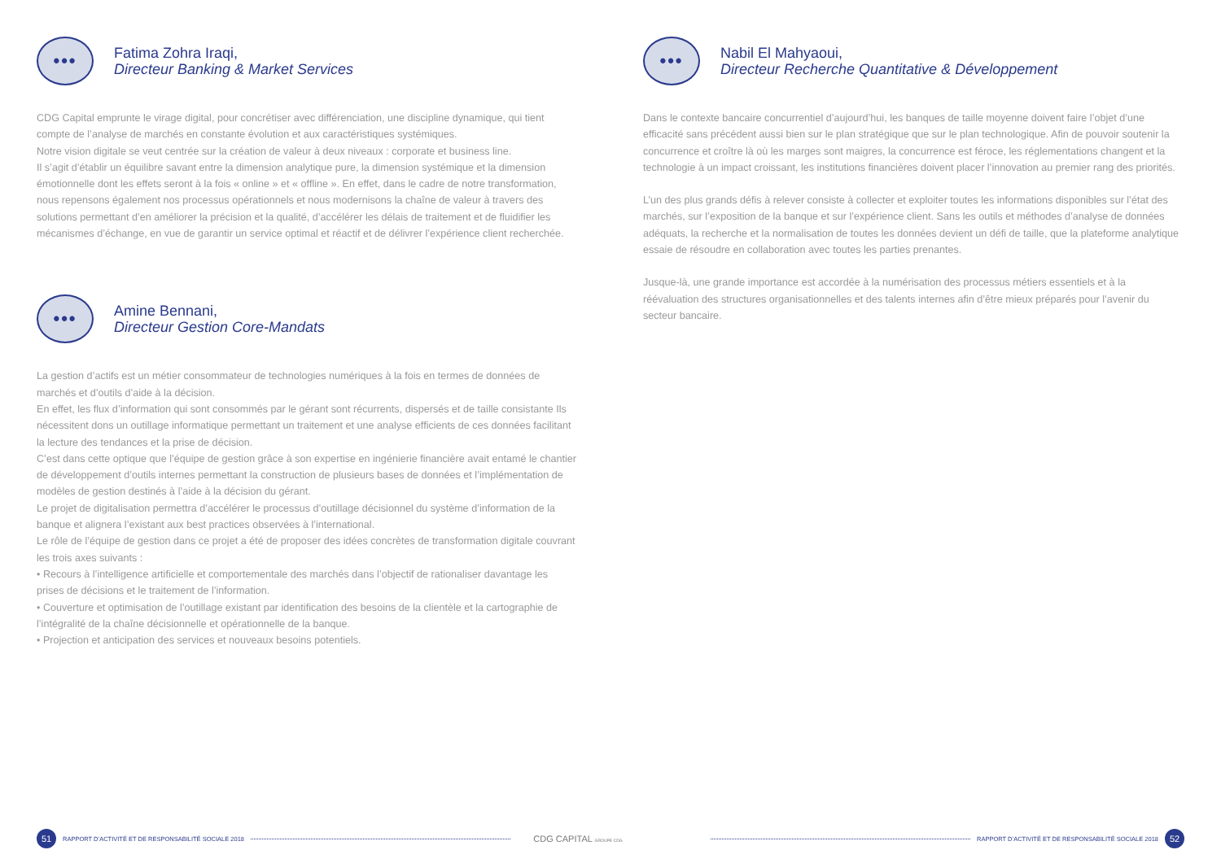•••
Fatima Zohra Iraqi,
Directeur Banking & Market Services
CDG Capital emprunte le virage digital, pour concrétiser avec différenciation, une discipline dynamique, qui tient compte de l’analyse de marchés en constante évolution et aux caractéristiques systémiques.
Notre vision digitale se veut centrée sur la création de valeur à deux niveaux : corporate et business line.
Il s’agit d’établir un équilibre savant entre la dimension analytique pure, la dimension systémique et la dimension émotionnelle dont les effets seront à la fois « online » et « offline ». En effet, dans le cadre de notre transformation, nous repensons également nos processus opérationnels et nous modernisons la chaîne de valeur à travers des solutions permettant d’en améliorer la précision et la qualité, d’accélérer les délais de traitement et de fluidifier les mécanismes d’échange, en vue de garantir un service optimal et réactif et de délivrer l’expérience client recherchée.
•••
Amine Bennani,
Directeur Gestion Core-Mandats
La gestion d’actifs est un métier consommateur de technologies numériques à la fois en termes de données de marchés et d’outils d’aide à la décision.
En effet, les flux d’information qui sont consommés par le gérant sont récurrents, dispersés et de taille consistante Ils nécessitent dons un outillage informatique permettant un traitement et une analyse efficients de ces données facilitant la lecture des tendances et la prise de décision.
C’est dans cette optique que l’équipe de gestion grâce à son expertise en ingénierie financière avait entamé le chantier de développement d’outils internes permettant la construction de plusieurs bases de données et l’implémentation de modèles de gestion destinés à l’aide à la décision du gérant.
Le projet de digitalisation permettra d’accélérer le processus d’outillage décisionnel du système d’information de la banque et alignera l’existant aux best practices observées à l’international.
Le rôle de l’équipe de gestion dans ce projet a été de proposer des idées concrètes de transformation digitale couvrant les trois axes suivants :
• Recours à l’intelligence artificielle et comportementale des marchés dans l’objectif de rationaliser davantage les prises de décisions et le traitement de l’information.
• Couverture et optimisation de l’outillage existant par identification des besoins de la clientèle et la cartographie de l’intégralité de la chaîne décisionnelle et opérationnelle de la banque.
• Projection et anticipation des services et nouveaux besoins potentiels.
•••
Nabil El Mahyaoui,
Directeur Recherche Quantitative & Développement
Dans le contexte bancaire concurrentiel d’aujourd’hui, les banques de taille moyenne doivent faire l’objet d’une efficacité sans précédent aussi bien sur le plan stratégique que sur le plan technologique. Afin de pouvoir soutenir la concurrence et croître là où les marges sont maigres, la concurrence est féroce, les réglementations changent et la technologie à un impact croissant, les institutions financières doivent placer l’innovation au premier rang des priorités.
L’un des plus grands défis à relever consiste à collecter et exploiter toutes les informations disponibles sur l’état des marchés, sur l’exposition de la banque et sur l’expérience client. Sans les outils et méthodes d’analyse de données adéquats, la recherche et la normalisation de toutes les données devient un défi de taille, que la plateforme analytique essaie de résoudre en collaboration avec toutes les parties prenantes.
Jusque-là, une grande importance est accordée à la numérisation des processus métiers essentiels et à la réévaluation des structures organisationnelles et des talents internes afin d’être mieux préparés pour l’avenir du secteur bancaire.
51
RAPPORT D’ACTIVITÉ ET DE RESPONSABILITÉ SOCIALE 2018
CDG CAPITAL GROUPE CDG
RAPPORT D’ACTIVITÉ ET DE RESPONSABILITÉ SOCIALE 2018
52